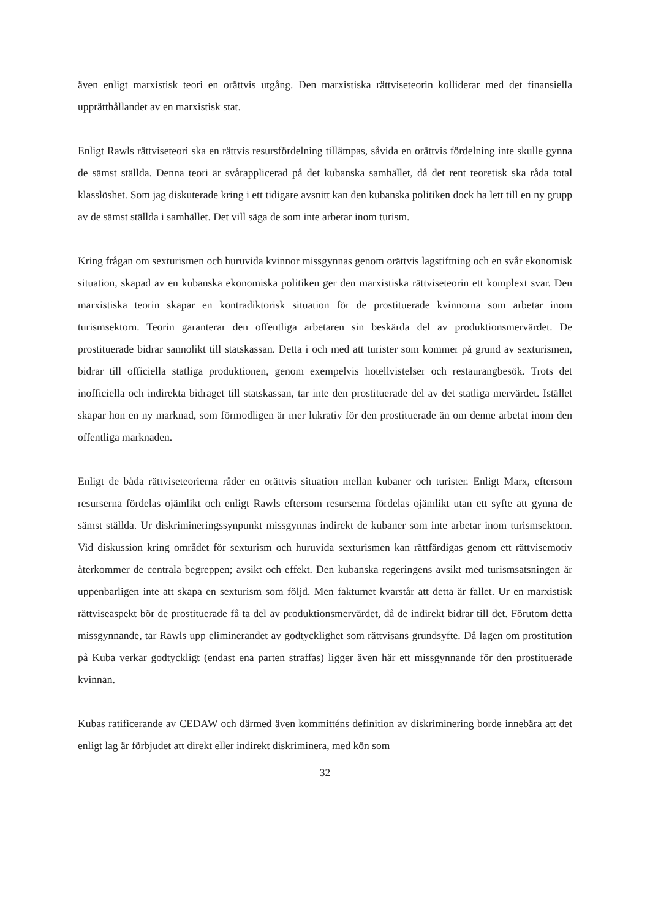även enligt marxistisk teori en orättvis utgång. Den marxistiska rättviseteorin kolliderar med det finansiella upprätthållandet av en marxistisk stat.
Enligt Rawls rättviseteori ska en rättvis resursfördelning tillämpas, såvida en orättvis fördelning inte skulle gynna de sämst ställda. Denna teori är svårapplicerad på det kubanska samhället, då det rent teoretisk ska råda total klasslöshet. Som jag diskuterade kring i ett tidigare avsnitt kan den kubanska politiken dock ha lett till en ny grupp av de sämst ställda i samhället. Det vill säga de som inte arbetar inom turism.
Kring frågan om sexturismen och huruvida kvinnor missgynnas genom orättvis lagstiftning och en svår ekonomisk situation, skapad av en kubanska ekonomiska politiken ger den marxistiska rättviseteorin ett komplext svar. Den marxistiska teorin skapar en kontradiktorisk situation för de prostituerade kvinnorna som arbetar inom turismsektorn. Teorin garanterar den offentliga arbetaren sin beskärda del av produktionsmervärdet. De prostituerade bidrar sannolikt till statskassan. Detta i och med att turister som kommer på grund av sexturismen, bidrar till officiella statliga produktionen, genom exempelvis hotellvistelser och restaurangbesök. Trots det inofficiella och indirekta bidraget till statskassan, tar inte den prostituerade del av det statliga mervärdet. Istället skapar hon en ny marknad, som förmodligen är mer lukrativ för den prostituerade än om denne arbetat inom den offentliga marknaden.
Enligt de båda rättviseteorierna råder en orättvis situation mellan kubaner och turister. Enligt Marx, eftersom resurserna fördelas ojämlikt och enligt Rawls eftersom resurserna fördelas ojämlikt utan ett syfte att gynna de sämst ställda. Ur diskrimineringssynpunkt missgynnas indirekt de kubaner som inte arbetar inom turismsektorn. Vid diskussion kring området för sexturism och huruvida sexturismen kan rättfärdigas genom ett rättvisemotiv återkommer de centrala begreppen; avsikt och effekt. Den kubanska regeringens avsikt med turismsatsningen är uppenbarligen inte att skapa en sexturism som följd. Men faktumet kvarstår att detta är fallet. Ur en marxistisk rättviseaspekt bör de prostituerade få ta del av produktionsmervärdet, då de indirekt bidrar till det. Förutom detta missgynnande, tar Rawls upp eliminerandet av godtycklighet som rättvisans grundsyfte. Då lagen om prostitution på Kuba verkar godtyckligt (endast ena parten straffas) ligger även här ett missgynnande för den prostituerade kvinnan.
Kubas ratificerande av CEDAW och därmed även kommitténs definition av diskriminering borde innebära att det enligt lag är förbjudet att direkt eller indirekt diskriminera, med kön som
32